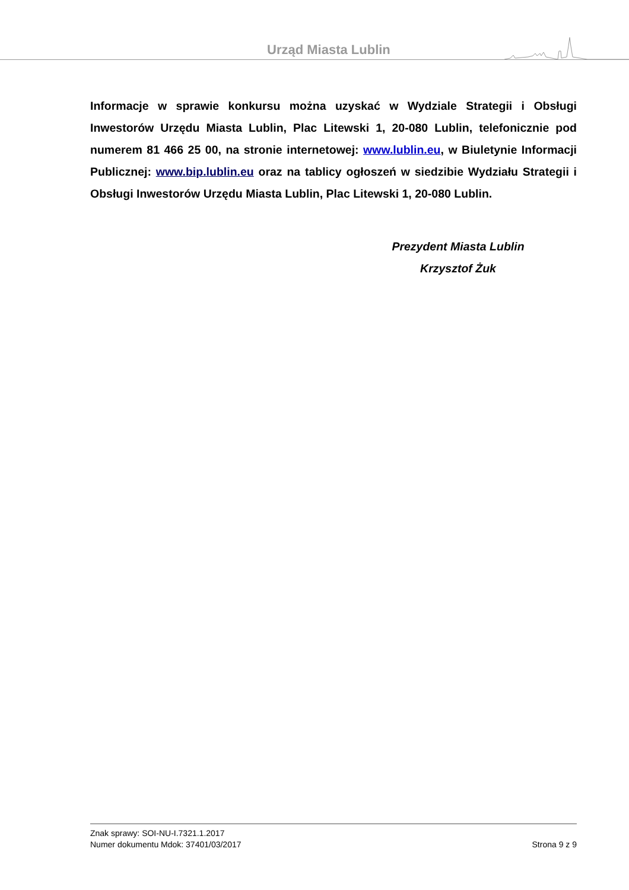Urząd Miasta Lublin
Informacje w sprawie konkursu można uzyskać w Wydziale Strategii i Obsługi Inwestorów Urzędu Miasta Lublin, Plac Litewski 1, 20-080 Lublin, telefonicznie pod numerem 81 466 25 00, na stronie internetowej: www.lublin.eu, w Biuletynie Informacji Publicznej: www.bip.lublin.eu oraz na tablicy ogłoszeń w siedzibie Wydziału Strategii i Obsługi Inwestorów Urzędu Miasta Lublin, Plac Litewski 1, 20-080 Lublin.
Prezydent Miasta Lublin
Krzysztof Żuk
Znak sprawy: SOI-NU-I.7321.1.2017
Numer dokumentu Mdok: 37401/03/2017 Strona 9 z 9